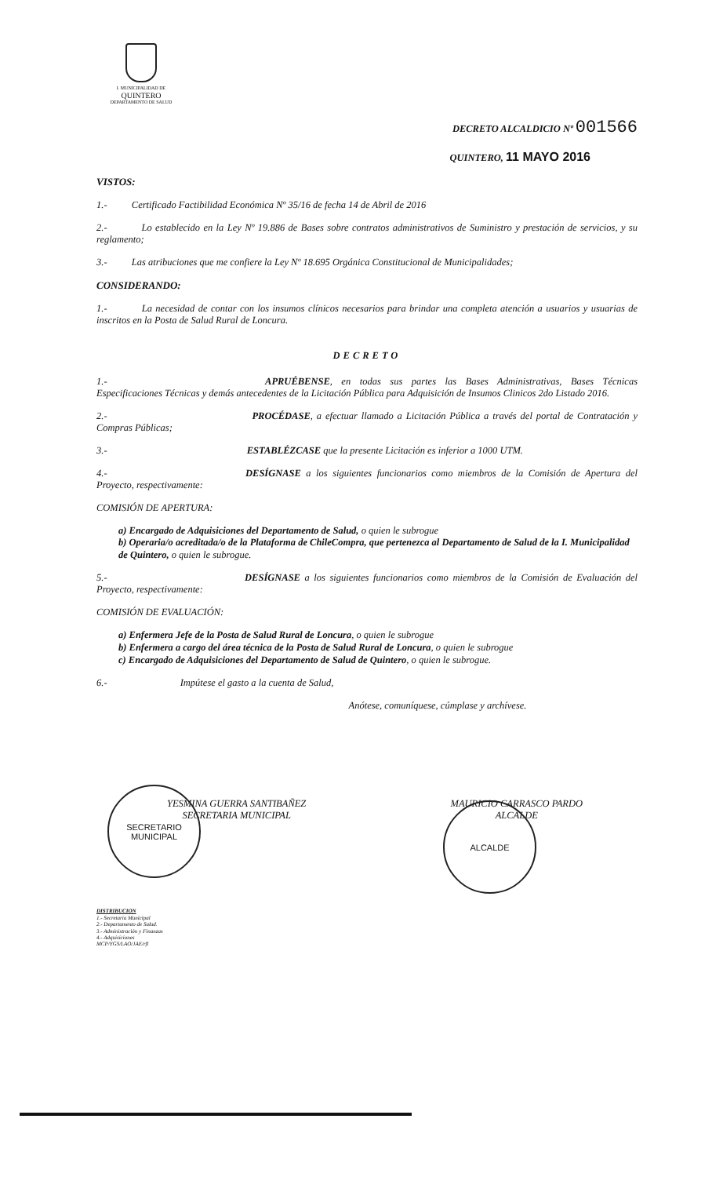I. MUNICIPALIDAD DE
QUINTERO
DEPARTAMENTO DE SALUD
DECRETO ALCALDICIO Nº 001566
QUINTERO, 11 MAYO 2016
VISTOS:
1.- Certificado Factibilidad Económica Nº 35/16 de fecha 14 de Abril de 2016
2.- Lo establecido en la Ley Nº 19.886 de Bases sobre contratos administrativos de Suministro y prestación de servicios, y su reglamento;
3.- Las atribuciones que me confiere la Ley Nº 18.695 Orgánica Constitucional de Municipalidades;
CONSIDERANDO:
1.- La necesidad de contar con los insumos clínicos necesarios para brindar una completa atención a usuarios y usuarias de inscritos en la Posta de Salud Rural de Loncura.
DECRETO
1.- APRUÉBENSE, en todas sus partes las Bases Administrativas, Bases Técnicas Especificaciones Técnicas y demás antecedentes de la Licitación Pública para Adquisición de Insumos Clinicos 2do Listado 2016.
2.- PROCÉDASE, a efectuar llamado a Licitación Pública a través del portal de Contratación y Compras Públicas;
3.- ESTABLÉZCASE que la presente Licitación es inferior a 1000 UTM.
4.- DESÍGNASE a los siguientes funcionarios como miembros de la Comisión de Apertura del Proyecto, respectivamente:
COMISIÓN DE APERTURA:
a) Encargado de Adquisiciones del Departamento de Salud, o quien le subrogue
b) Operaria/o acreditada/o de la Plataforma de ChileCompra, que pertenezca al Departamento de Salud de la I. Municipalidad de Quintero, o quien le subrogue.
5.- DESÍGNASE a los siguientes funcionarios como miembros de la Comisión de Evaluación del Proyecto, respectivamente:
COMISIÓN DE EVALUACIÓN:
a) Enfermera Jefe de la Posta de Salud Rural de Loncura, o quien le subrogue
b) Enfermera a cargo del área técnica de la Posta de Salud Rural de Loncura, o quien le subrogue
c) Encargado de Adquisiciones del Departamento de Salud de Quintero, o quien le subrogue.
6.- Impútese el gasto a la cuenta de Salud,
Anótese, comuníquese, cúmplase y archívese.
YESMINA GUERRA SANTIBAÑEZ
SECRETARIA MUNICIPAL
MAURICIO CARRASCO PARDO
ALCALDE
DISTRIBUCION
1.- Secretaria Municipal
2.- Departamento de Salud.
3.- Administración y Finanzas
4.- Adquisiciones
MCP/YGS/LAO/JAE/rfl
SECRETARIO
MUNICIPAL
ALCALDE